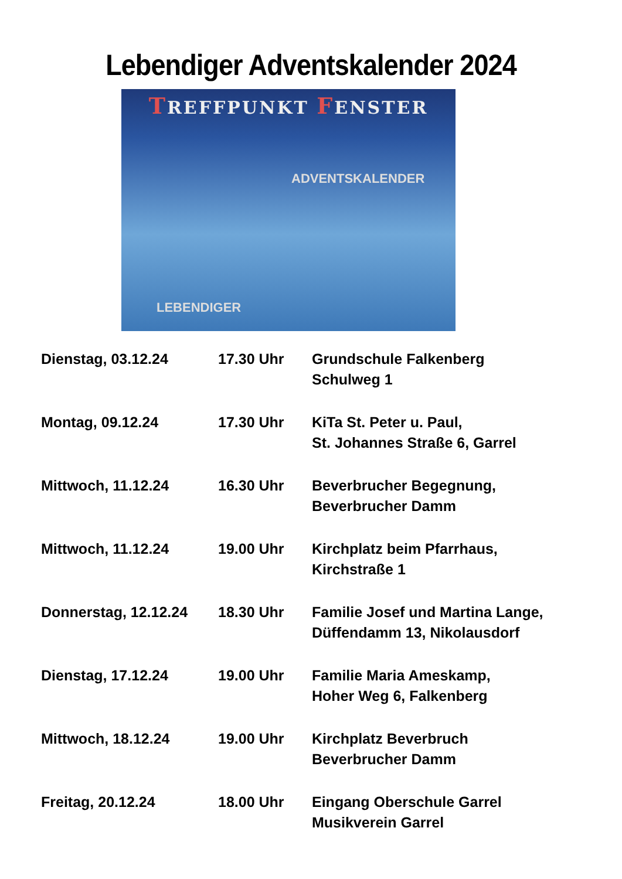Lebendiger Adventskalender 2024
TREFFPUNKT FENSTER
LEBENDIGER
ADVENTSKALENDER
| Dienstag, 03.12.24 | 17.30 Uhr | Grundschule Falkenberg Schulweg 1 |
| Montag, 09.12.24 | 17.30 Uhr | KiTa St. Peter u. Paul, St. Johannes Straße 6, Garrel |
| Mittwoch, 11.12.24 | 16.30 Uhr | Beverbrucher Begegnung, Beverbrucher Damm |
| Mittwoch, 11.12.24 | 19.00 Uhr | Kirchplatz beim Pfarrhaus, Kirchstraße 1 |
| Donnerstag, 12.12.24 | 18.30 Uhr | Familie Josef und Martina Lange, Düffendamm 13, Nikolausdorf |
| Dienstag, 17.12.24 | 19.00 Uhr | Familie Maria Ameskamp, Hoher Weg 6, Falkenberg |
| Mittwoch, 18.12.24 | 19.00 Uhr | Kirchplatz Beverbruch Beverbrucher Damm |
| Freitag, 20.12.24 | 18.00 Uhr | Eingang Oberschule Garrel Musikverein Garrel |